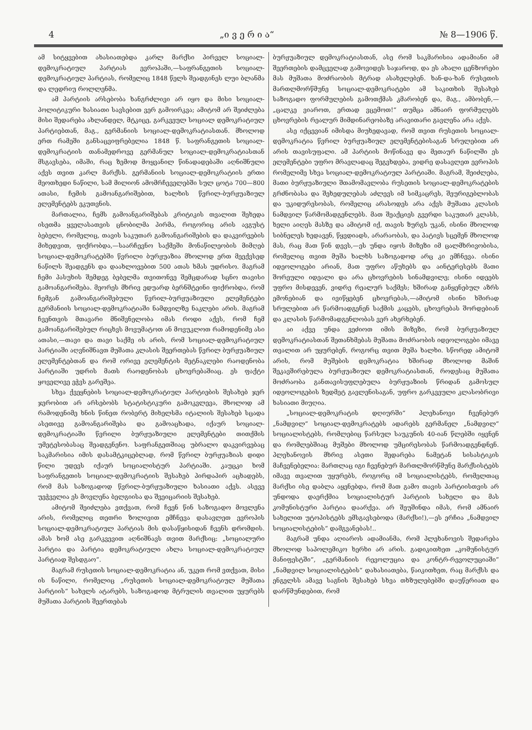4 „ი ვ ე რ ი ა“ № 8—1906 წ.
ამ სიტყვებით ახასიათებდა კარლ მარქსი პირველ სოციალ-დემოკრატიულ პარტიას ევროპაში,—საფრანგეთის სოციალ-დემოკრატიულ პარტიას, რომელიც 1848 წელს შეადგინეს ლუი ბლანმა და ლედრიუ როლლენმა.
ამ პარტიის არსებობა ხანგრძლივი არ იყო და მისი სოციალ-პოლიტიკური ხასიათი სავსებით ვერ გამოირკვა; ამიტომ არ შეიძლება მისი შედარება ახლანდელ, მტკიცე, გარკვეულ სოციალ დემოკრატიულ პარტიებთან, მაგ., გერმანიის სოციალ-დემოკრატიასთან. მხოლოდ ერთ რამეში განსაცვიფრებელია 1848 წ. საფრანგეთის სოციალ-დემოკრატიის თანამედროვე გერმანულ სოციალ-დემოკრატიასთან მსგავსება, იმაში, რაც ზემოდ მოყვანილ წინადადებაში აღნიშნული აქვს თვით კარლ მარქსს. გერმანიის სოციალ-დემოკრატიის ერთი მეოთხედი ნაწილი, სამ მილიონ ამომრჩეველებში სულ ცოტა 700—800 ათასი, ჩემის გამოანგარიშებით, ხალხის წვრილ-ბურჟუაზიულ ელემენტებს ეკუთვნის.
მართალია, ჩემს გამოანგარიშებას კრიტიკის თვალით შეხედა ისეთმა ყველასათვის ცნობილმა პირმა, როგორიც არის ავგუსტ ბებელი, რომელიც, თავის საკუთარ გამოანგარიშების და დაკვირვების მიხედვით, ფიქრობდა,—საარჩევნო საქმეში მონაწილეობის მიმღებ სოციალ-დემოკრატებში წვრილი ბურჟუაზია მხოლოდ ერთ მეექვსედ ნაწილს შეადგენს და დაახლოვებით 500 ათას ხმას უდრისო. მაგრამ ჩემი პასუხის შემდეგ ბებელმა თვითონვე შემცდარად სცნო თავისი გამოანგარიშება. მეორეს მხრივ ედუარდ ბერნშტეინი ფიქრობდა, რომ ჩემგან გამოანგარიშებული წვრილ-ბურჟუაზიული ელემენტები გერმანიის სოციალ-დემოკრატიაში ნამდვილზე ნაკლები არის. მაგრამ ჩვენთვის მთავარი მნიშვნელობა იმას როდი აქვს, რომ ჩემ გამოანგარიშებულ რიცხვს მოვუმატოთ ან მოვუკლოთ რამოდენიმე ასი ათასი,—თავი და თავი საქმე ის არის, რომ სოციალ-დემოკრატიულ პარტიაში აღვნიშნავთ მუშათა კლასის შეერთებას წვრილ ბურჟუაზიულ ელემენტებთან და რომ ორივე ელემენტის მეტნაკლები რაოდენობა პარტიაში უდრის მათს რაოდენობას ცხოვრებაშიაც. ეს ფაქტი ყოველივე ეჭვს გარეშეა.
სხვა ქვეყნების სოციალ-დემოკრატიულ პარტიების შესახებ ჯერ ჯერობით არ არსებობს სტატისტიკური გამოკვლევა, მხოლოდ ამ რამოდენიმე ხნის წინეთ რობერტ მიხელსმა იტალიის შესახებ სცადა ასეთივე გამოანგარიშება და გამოაცხადა, იქაურ სოციალ-დემოკრატიაში წვრილი ბურჟუაზიული ელემენტები თითქმის უმეტესობასაც შეადგენენო. საფრანგეთშიაც უბრალო დაკვირვებაც საკმარისია იმის დასამტკიცებლად, რომ წვრილ ბურჟუაზიას დიდი წილი უდევს იქაურ სოციალისტურ პარტიაში. კაუცკი ხომ საფრანგეთის სოციალ-დემოკრატიის შესახებ პირდაპირ აცხადებს, რომ მას საზოგადოდ წვრილ-ბურჟუაზიული ხასიათი აქვს. ასევე უეჭველია ეს მოვლენა ბელგიისა და შვეიცარიის შესახებ.
ამიტომ შეიძლება ვთქვათ, რომ ჩვენ წინ საზოგადო მოვლენა არის, რომელიც თეთრი ზოლივით ემჩნევა დასავლეთ ევროპის სოციალ-დემოკრატიულ პარტიას მის დასაწყისიდან ჩვენს დრომდის. ამას ხომ ასე გარკვევით აღნიშნავს თვით მარქსიც: „სოციალური პარტია და პარტია დემოკრატიული ახლა სოციალ-დემოკრატიულ პარტიად შესდგაო“.
მაგრამ რუსეთის სოციალ-დემოკრატია ან, უკეთ რომ ვთქვათ, მისი ის ნაწილი, რომელიც „რუსეთის სოციალ-დემოკრატიულ მუშათა პარტიის“ სახელს ატარებს, საზოგადოდ მტრულის თვალით უყურებს მუშათა პარტიის შეერთებას
ბურჟუაზიულ დემოკრატიასთან, ასე რომ საკმარისია ადამიანი ამ შეერთების დამცველად გამოვიდეს საჯაროდ, და ეს ახალი ცენზორები მას მუშათა მოძრაობის მტრად ასახელებენ. ხან-და-ხან რუსეთის მართლმორწმუნე სოციალ-დემოკრატები ამ საკითხის შესახებ საზოგადო ფორმულების გამოთქმას კმარობენ და, მაგ., ამბობენ,—„ცალკე ვიაროთ, ერთად ვცემოთ!“ თუმცა ამნაირ ფორმულებს ცხოვრების რეალურ მიმდინარეობაზე არავითარი გავლენა არა აქვს.
ასე იქცევიან იმისდა მიუხედავად, რომ თვით რუსეთის სოციალ-დემოკრატია წვრილ ბურჟუაზიულ ელემენტებისაგან სრულებით არ არის თავისუფალი. ამ პარტიის მოწინავე და მეთაურ ნაწილში ეს ელემენტები უფრო მრავლადაც შეგვხდება, ვიდრე დასავლეთ ევროპის რომელიმე სხვა სოციალ-დემოკრატიულ პარტიაში. მაგრამ, შეიძლება, მათი ბურჟუაზიული შთამომავლობა რუსეთის სოციალ-დემოკრატების გრძნობასა და შეხედულებას აძლევს იმ სიმკაცრეს, შეურიგებლობას და უკიდურესობას, რომელიც არასოდეს არა აქვს მუშათა კლასის ნამდვილ წარმომადგენლებს. მათ შეაქციეს გვერდი საკუთარ კლასს, ხელი აიღეს მასზე და ამიტომ იქ, თავის ზურგს უკან, ისინი მხოლოდ სიბნელეს ხედავენ, წყვდიადს, არარაობას, და პატივს სცემენ მხოლოდ მას, რაც მათ წინ დევს,—ეს უნდა იყოს მიზეზი იმ ცალმხრივობისა, რომელიც თვით მუშა ხალხს საზოგადოდ არც კი ემჩნევა. ისინი იდეოლოგები არიან, მათ უფრო აწუხებს და აინტერესებს მათი შორეული იდეალი და არა ცხოვრების სინამდვილე; ისინი იდეებს უფრო მისდევენ, ვიდრე რეალურ საქმეს; ხშირად განყენებულ აზრს ემონებიან და ივიწყებენ ცხოვრებას,—ამიტომ ისინი ხშირად სრულებით არ წარმოადგენენ საქმის კაცებს, ცხოვრებას შორდებიან და კლასის წარმომადგენლობას ვერ ახერხებენ.
აი აქვე უნდა ვეძიოთ იმის მიზეზი, რომ ბურჟუაზიულ დემოკრატიასთან შეთანხმებას მუშათა მოძრაობის იდეოლოგები იმავე თვალით არ უყურებენ, როგორც თვით მუშა ხალხი. სწორედ ამიტომ არის, რომ მუშების დემოკრატია ხშირად მხოლოდ მაშინ შეკავშირებულა ბურჟუაზიულ დემოკრატიასთან, როდესაც მუშათა მოძრაობა განთავისუფლებულა ბურჟუაზიის წრიდან გამოსულ იდეოლოგების ზედმეტ გავლენისაგან, უფრო გარკვეული კლასობრივი ხასიათი მიუღია.
„სოციალ-დემოკრატის დღიურში“ პლეხანოვი ჩვენებურ „ნამდვილ“ სოციალ-დემოკრატებს ადარებს გერმანელ „ნამდვილ“ სოციალისტებს, რომლებიც წარსულ საუკუნის 40-იან წლებში იყვნენ და რომლებშიაც მუშები მხოლოდ უმცირესობას წარმოადგენდნენ. პლეხანოვის მხრივ ასეთი შედარება ნამეტან სისასტიკის მაჩვენებელია: მართლაც იგი ჩვენებურ მართლმორწმუნე მარქსისტებს იმავე თვალით უყურებს, როგორც იმ სოციალისტებს, რომელთაც მარქსი ისე დაბლა აყენებდა, რომ მათ გამო თავის პარტიისთვის არ უნდოდა დაერქმია სოციალისტურ პარტიის სახელი და მას კომუნისტური პარტია დაარქვა. არ შეუშინდა იმას, რომ ამნაირ სახელით უტოპისტებს ემსგავსებოდა (მარქსი!),—ეს ერჩია „ნამდვილ სოციალისტების“ დამგვანებას!..
მაგრამ უნდა აღიაროს ადამიანმა, რომ პლეხანოვის შედარება მხოლოდ საპოლემიკო ხერხი არ არის. გადიკითხეთ „კომუნისტურ მანიფესტში“, „გერმანიის რევოლუცია და კონტრ-რევოლუციაში“ „ნამდვილ სოციალისტების“ დახასიათება, წაიკითხეთ, რაც მარქსს და ენგელსს ამავე საგნის შესახებ სხვა თხზულებებში დაუწერიათ და დარწმუნდებით, რომ